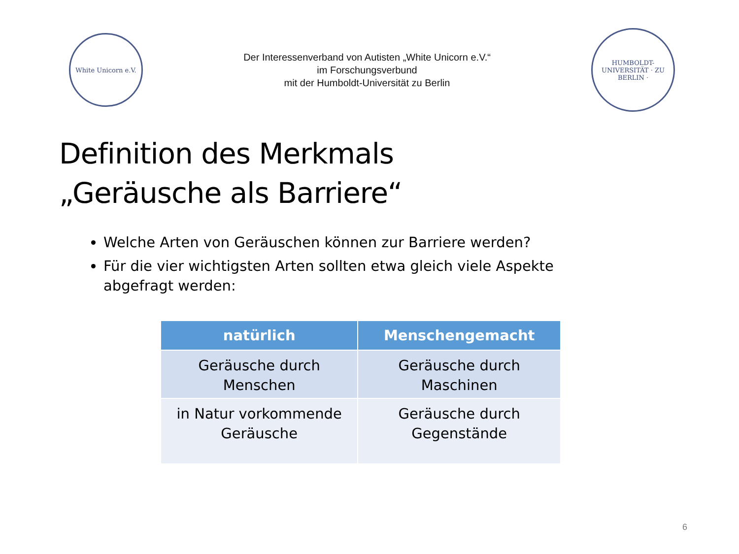White Unicorn e.V.
Der Interessenverband von Autisten „White Unicorn e.V.“
im Forschungsverbund
mit der Humboldt-Universität zu Berlin
HUMBOLDT-UNIVERSITÄT · ZU BERLIN ·
Definition des Merkmals
„Geräusche als Barriere“
Welche Arten von Geräuschen können zur Barriere werden?
Für die vier wichtigsten Arten sollten etwa gleich viele Aspekte abgefragt werden:
| natürlich | Menschengemacht |
| --- | --- |
| Geräusche durch Menschen | Geräusche durch Maschinen |
| in Natur vorkommende Geräusche | Geräusche durch Gegenstände |
6